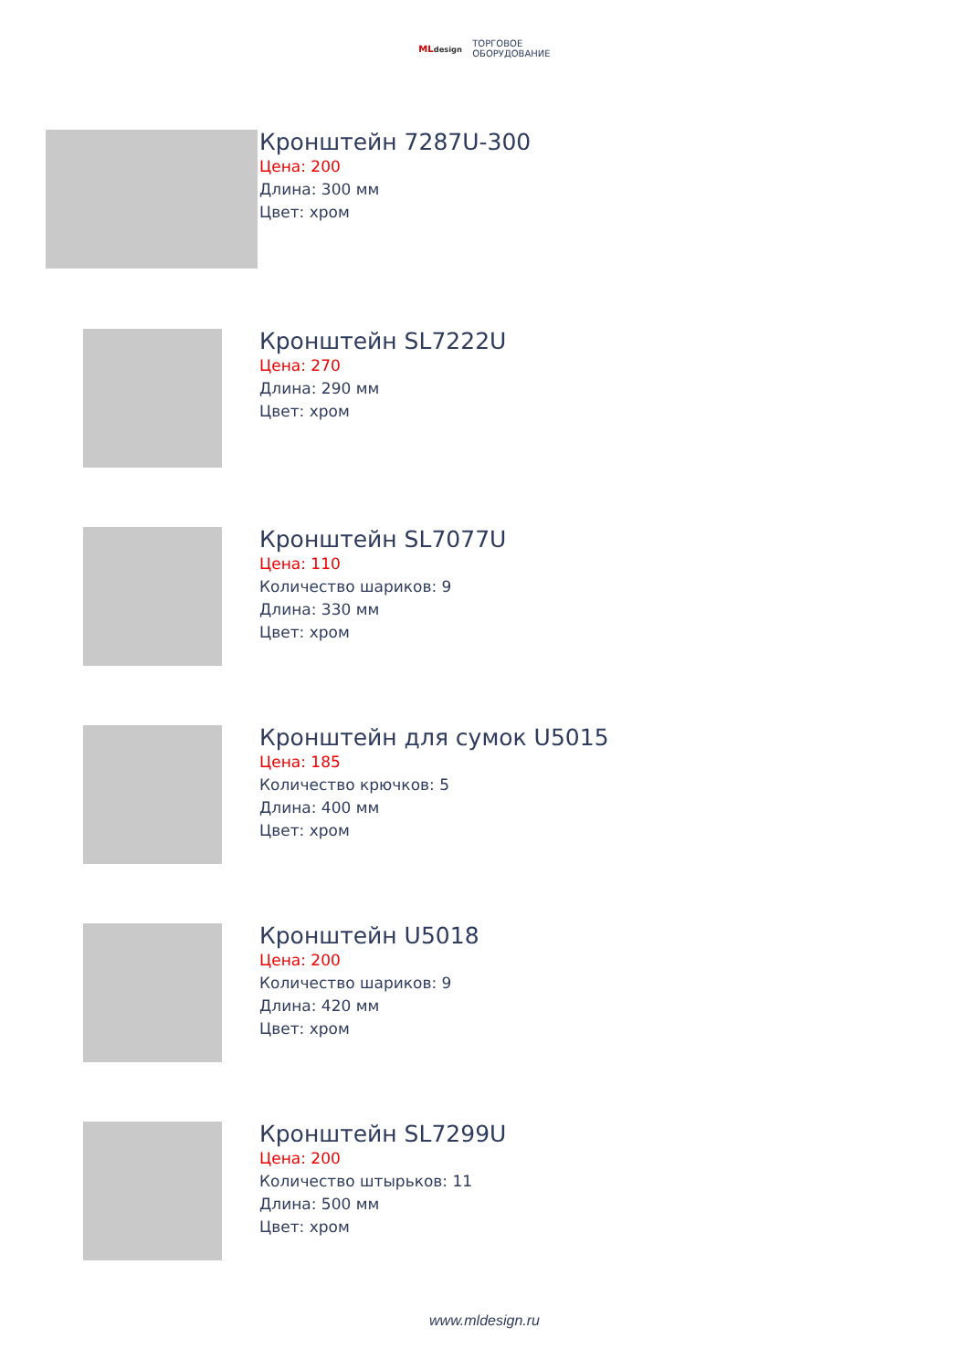MLdesign ТОРГОВОЕ
ОБОРУДОВАНИЕ
Кронштейн 7287U-300
Цена: 200
Длина: 300 мм
Цвет: хром
Кронштейн SL7222U
Цена: 270
Длина: 290 мм
Цвет: хром
Кронштейн SL7077U
Цена: 110
Количество шариков: 9
Длина: 330 мм
Цвет: хром
Кронштейн для сумок U5015
Цена: 185
Количество крючков: 5
Длина: 400 мм
Цвет: хром
Кронштейн U5018
Цена: 200
Количество шариков: 9
Длина: 420 мм
Цвет: хром
Кронштейн SL7299U
Цена: 200
Количество штырьков: 11
Длина: 500 мм
Цвет: хром
www.mldesign.ru